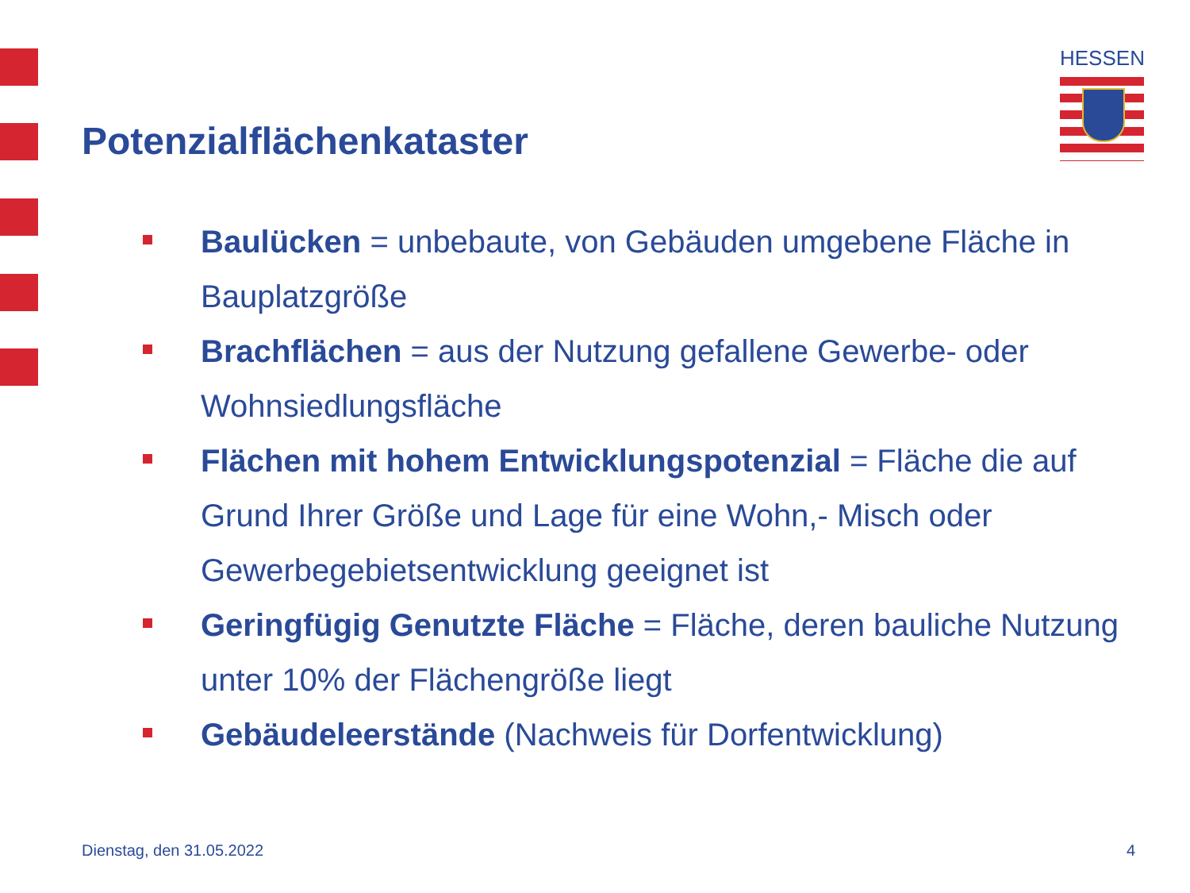Potenzialflächenkataster
HESSEN
Baulücken = unbebaute, von Gebäuden umgebene Fläche in Bauplatzgröße
Brachflächen = aus der Nutzung gefallene Gewerbe- oder Wohnsiedlungsfläche
Flächen mit hohem Entwicklungspotenzial = Fläche die auf Grund Ihrer Größe und Lage für eine Wohn,- Misch oder Gewerbegebietsentwicklung geeignet ist
Geringfügig Genutzte Fläche = Fläche, deren bauliche Nutzung unter 10% der Flächengröße liegt
Gebäudeleerstände (Nachweis für Dorfentwicklung)
Dienstag, den 31.05.2022 4